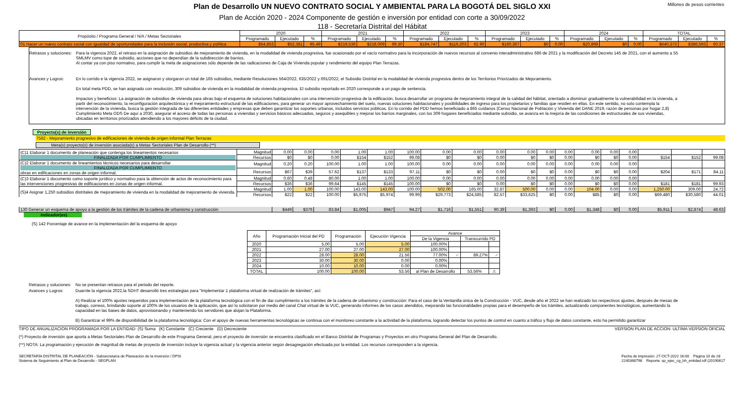Plan de Desarrollo UN NUEVO CONTRATO SOCIAL Y AMBIENTAL PARA LA BOGOTÁ DEL SIGLO XXI
Millones de pesos corrientes
Plan de Acción 2020 - 2024 Componente de gestión e inversión por entidad con corte a 30/09/2022
118 - Secretaría Distrital del Hábitat
| Propósito / Programa General / N/A / Metas Sectoriales | 2020 | | | 2021 | | | 2022 | | | 2023 | | | 2024 | | | TOTAL | | |
| --- | --- | --- | --- | --- | --- | --- | --- | --- | --- | --- | --- | --- | --- | --- | --- | --- | --- | --- |
| | Programado | Ejecutado | % | Programado | Ejecutado | % | Programado | Ejecutado | % | Programado | Ejecutado | % | Programado | Ejecutado | % | Programado | Ejecutado | % |
| 01 Hacer un nuevo contrato social con igualdad de oportunidades para la inclusión social, productiva y política | $54,853 | $52,381 | 95.49 | $219,536 | $218,009 | 99.30 | $184,747 | $116,203 | 62.90 | $160,367 | $0 | 0.00 | $20,869 | $0 | 0.00 | $640,373 | $386,593 | 60.37 |
Retrasos y soluciones:
Para la vigencia 2022, el retraso en la asignación de subsidios de mejoramiento de vivienda, en la modalidad de vivienda progresiva, fue ocasionado por el vacío normativo para la incorporación de nuevos recursos al convenio interadministrativo 686 de 2021 y la modificación del Decreto 145 de 2021, con el aumento a 55 SMLMV como tope de subsidio, acciones que no dependían de la subdirección de barrios.
Al contar ya con piso normativo, para cumplir la meta de asignaciones sólo depende de las radicaciones de Caja de Vivienda popular y rendimiento del equipo Plan Terrazas.
Avances y Logros: En lo corrido e la vigencia 2022, se asignaron y otorgaron un total de 165 subsidios, mediante Resoluciones 564/2022, 635/2022 y 691/2022, el Subsidio Distrital en la modalidad de vivienda progresiva dentro de los Territorios Priorizados de Mejoramiento.
En total meta PDD, se han asignado con resolución, 309 subsidios de vivienda en la modalidad de vivienda progresiva. El subsidio reportado en 2020 corresponde a un pago de sentencia.
Impactos y beneficios: La asignación de subsidios de vivienda para obras bajo el esquema de soluciones habitacionales con una intervención progresiva de la edificación, busca desarrollar un programa de mejoramiento integral de la calidad del hábitat, orientado a disminuir gradualmente la vulnerabilidad en la vivienda, a partir del reconocimiento, la reconfiguración arquitectónica y el mejoramiento estructural de las edificaciones, para generar un mayor aprovechamiento del suelo, nuevas soluciones habitacionales y posibilidades de ingreso para los propietarios y familias que residen en ellas. En este sentido, no solo contempla la intervención de la vivienda, busca la gestión integrada de las diferentes entidades y empresas que deben garantizar los soportes urbanos, incluidos servicios públicos. En lo corrido del PDD hemos beneficiado a 865 cuídanos (Censo Nacional de Población y Vivienda del DANE 2019, razón de personas por hogar 2,8)
Cumplimiento Meta ODS De aquí a 2030, asegurar el acceso de todas las personas a viviendas y servicios básicos adecuados, seguros y asequibles y mejorar los barrios marginales, con los 309 hogares beneficiados mediante subsidio, se avanza en la mejoría de las condiciones de estructurales de sus viviendas, ubicadas en territorios priorizados atendiendo a los mayores déficits de la ciudad.
Proyecto(s) de inversión
7582 - Mejoramiento progresivo de edificaciones de vivienda de origen informal Plan Terrazas
Meta(s) proyecto(s) de inversión asociada(s) a Metas Sectoriales Plan de Desarrollo (**)
| (C)1 Elaborar 1 documento de planeación que contenga los lineamientos necesarios FINALIZADA POR CUMPLIMIENTO | Magnitud | 0.00 | 0.00 | 0.00 | 1.00 | 1.00 | 100.00 | 0.00 | 0.00 | 0.00 | 0.00 | 0.00 | 0.00 | 0.00 | 0.00 | 0.00 | | | |
| | Recursos | $0 | $0 | 0.00 | $154 | $152 | 99.08 | $0 | $0 | 0.00 | $0 | $0 | 0.00 | $0 | $0 | 0.00 | $154 | $152 | 99.08 |
| (C)2 Elaborar 1 documento de lineamientos técnicos necesarios para desarrollar FINALIZADA POR CUMPLIMIENTO obras en edificaciones en zonas de origen informal. | Magnitud | 0.20 | 0.20 | 100.00 | 1.00 | 1.00 | 100.00 | 0.00 | 0.00 | 0.00 | 0.00 | 0.00 | 0.00 | 0.00 | 0.00 | 0.00 | | | |
| | Recursos | $67 | $39 | 57.62 | $137 | $133 | 97.11 | $0 | $0 | 0.00 | $0 | $0 | 0.00 | $0 | $0 | 0.00 | $204 | $171 | 84.11 |
| (C)3 Elaborar 1 documento como soporte jurídico y normativo para la obtención de actos de reconocimiento para las intervenciones progresivas de edificaciones en zonas de origen informal. | Magnitud | 0.60 | 0.48 | 80.00 | 1.00 | 1.00 | 100.00 | 0.00 | 0.00 | 0.00 | 0.00 | 0.00 | 0.00 | 0.00 | 0.00 | 0.00 | | | |
| | Recursos | $36 | $36 | 99.64 | $145 | $145 | 100.00 | $0 | $0 | 0.00 | $0 | $0 | 0.00 | $0 | $0 | 0.00 | $181 | $181 | 99.93 |
| (S)4 Asignar 1,250 subsidios distritales de mejoramiento de vivienda en la modalidad de mejoramiento de vivienda. | Magnitud | 1.00 | 1.00 | 100.00 | 143.00 | 143.00 | 100.00 | 502.00 | 165.00 | 32.87 | 500.00 | 0.00 | 0.00 | 104.00 | 0.00 | 0.00 | 1,250.00 | 309.00 | 24.72 |
| | Recursos | $22 | $22 | 100.00 | $5,975 | $5,974 | 99.99 | $29,773 | $24,585 | 82.57 | $33,625 | $0 | 0.00 | $85 | $0 | 0.00 | $69,480 | $30,580 | 44.01 |
| 130 Generar un esquema de apoyo a la gestión de los trámites de la cadena de urbanismo y construcción | | $449 | $376 | 83.84 | $1,005 | $947 | 94.27 | $1,716 | $1,551 | 90.39 | $1,393 | $0 | 0.00 | $1,348 | $0 | 0.00 | $5,911 | $2,874 | 48.63 |
Indicador(es)
(S) 142 Porcentaje de avance en la implementación del la esquema de apoyo
| Año | Programación Inicial del PD | Programación | Ejecución Vigencia | Avance | | | |
| --- | --- | --- | --- | --- | --- | --- | --- |
| | | | | De la Vigencia | | Transcurrido PD | |
| 2020 | 5.00 | 5.00 | 5.00 | 100.00% | | | |
| 2021 | 27.00 | 27.00 | 27.00 | 100.00% | | | |
| 2022 | 28.00 | 28.00 | 21.56 | 77.00% | ✓ | 89.27% | ✓ |
| 2023 | 30.00 | 30.00 | 0.00 | 0.00% | | | |
| 2024 | 10.00 | 10.00 | 0.00 | 0.00% | | | |
| TOTAL | 100.00 | 100.00 | 53.56 | al Plan de Desarrollo | | 53.56% | ⚠ |
Retrasos y soluciones:
No se presentan retrasos para el periodo del reporte.
Avances y Logros: Duarnte la vigencia 2022,la SDHT desarrolló tres estrategias para "Implementar 1 plataforma virtual de realización de trámites", así:
A) Realizar el 100% ajustes requeridos para implementación de la plataforma tecnológica con el fin de dar cumplimiento a los trámites de la cadena de urbanismo y construcción: Para el caso de la Ventanilla única de la Construcción - VUC, desde año el 2022 se han realizado los respectivos ajustes, después de mesas de trabajo, correos, brindando soporte al 100% de los usuarios de la aplicación, que así lo solicitaron por medio del canal Chat virtual de la VUC, generando informes de los casos atendidos, mejorando las funcionalidades propias para el desempeño de los trámites, actualizando componentes tecnológicos, aumentando la capacidad en las bases de datos, aprovisionando y manteniendo los servidores que alojan la Plataforma.
B) Garantizar el 99% de disponibilidad de la plataforma tecnológica: Con el apoyo de nuevas herramientas tecnológicas se continua con el monitoreo constante a la actividad de la plataforma, logrando detectar los puntos de control en cuanto a tráfico y flujo de datos constante, esto ha permitido garantizar
TIPO DE ANUALIZACION PROGRAMADA POR LA ENTIDAD: (S) Suma (K) Constante (C) Creciente (D) Decreciente VERSION PLAN DE ACCION: ULTIMA VERSION OFICIAL
(*) Proyecto de inversión que aporta a Metas Sectoriales Plan de Desarrollo de este Programa General, pero el proyecto de inversión se encuentra clasificado en el Banco Distrital de Programas y Proyectos en otro Programa General del Plan de Desarrollo.
(**) NOTA: La programación y ejecución de magnitud de metas de proyecto de inversión incluye la vigencia actual y la vigencia anterior según desagregación efectuada por la entidad. Los recursos corresponden a la vigencia.
SECRETARÍA DISTRITAL DE PLANEACIÓN - Subsecretaría de Planeación de la Inversión / DPSI
Sistema de Seguimiento al Plan de Desarrollo - SEGPLAN
Fecha de impresión: 27-OCT-2022 16:00 Página 10 de 28
2240368798 Reporte: sp_ejec_cg_bh_entidad.rdf (20190617